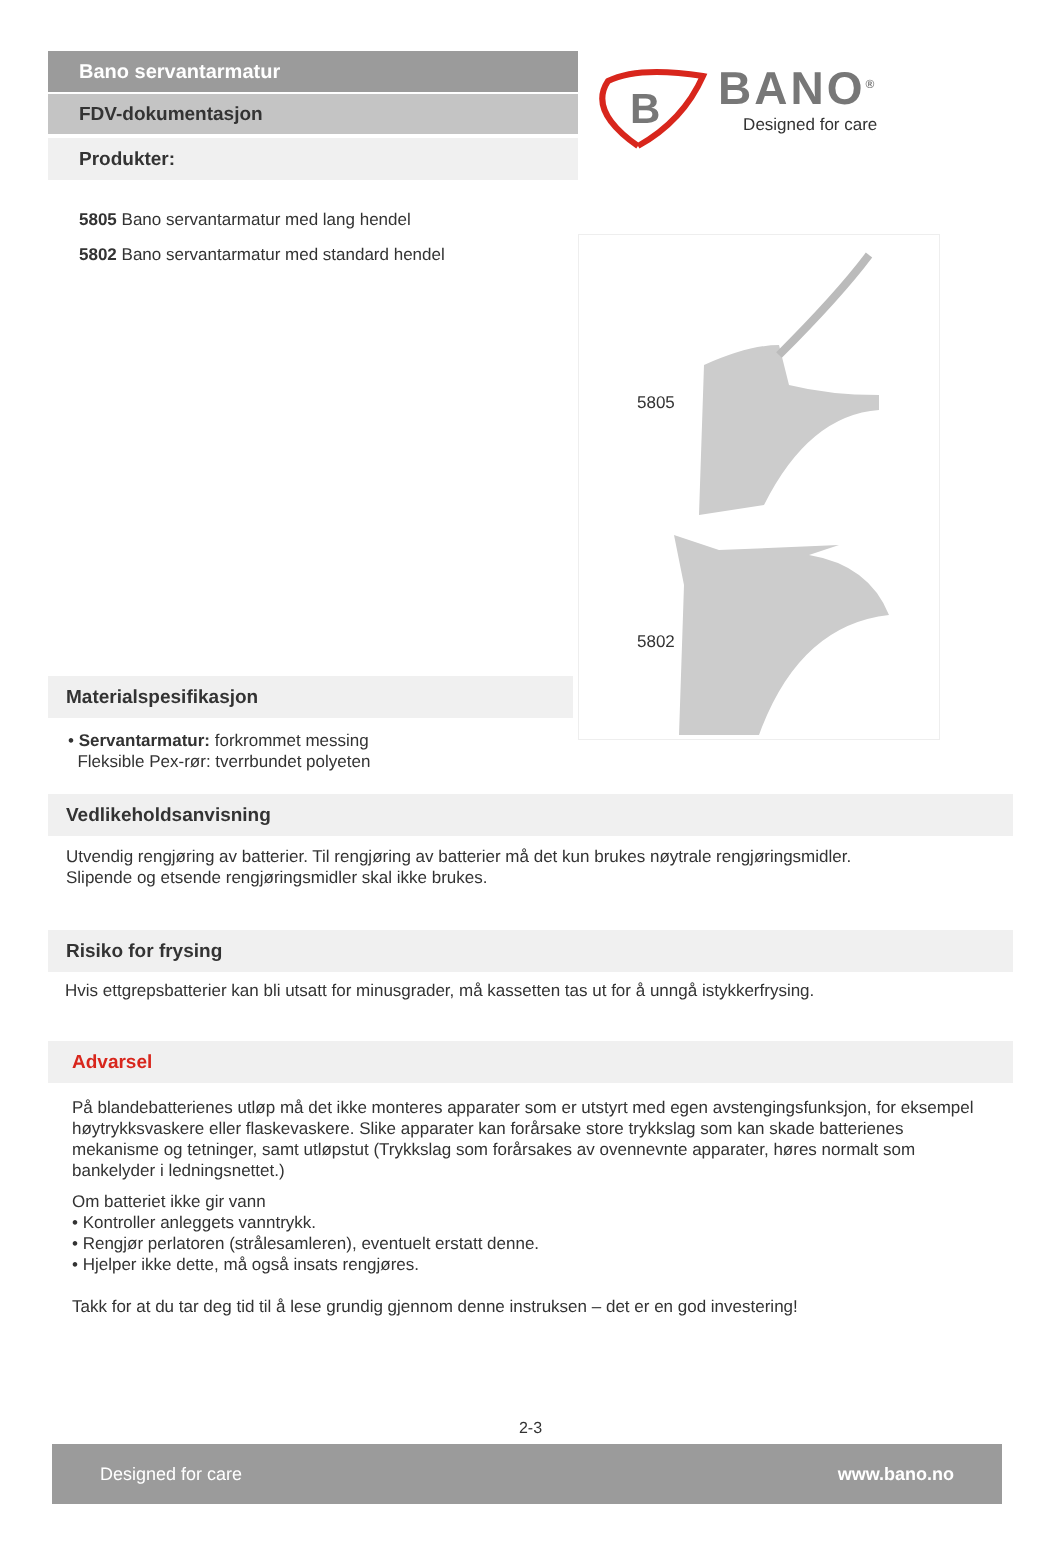Bano servantarmatur
FDV-dokumentasjon
Produkter:
B
BANO<sup>®</sup>
Designed for care
5805 Bano servantarmatur med lang hendel
5802 Bano servantarmatur med standard hendel
5805
5802
Materialspesifikasjon
• Servantarmatur: forkrommet messing
Fleksible Pex-rør: tverrbundet polyeten
Vedlikeholdsanvisning
Utvendig rengjøring av batterier. Til rengjøring av batterier må det kun brukes nøytrale rengjøringsmidler.
Slipende og etsende rengjøringsmidler skal ikke brukes.
Risiko for frysing
Hvis ettgrepsbatterier kan bli utsatt for minusgrader, må kassetten tas ut for å unngå istykkerfrysing.
Advarsel
På blandebatterienes utløp må det ikke monteres apparater som er utstyrt med egen avstengingsfunksjon, for eksempel høytrykksvaskere eller flaskevaskere. Slike apparater kan forårsake store trykkslag som kan skade batterienes mekanisme og tetninger, samt utløpstut (Trykkslag som forårsakes av ovennevnte apparater, høres normalt som bankelyder i ledningsnettet.)
Om batteriet ikke gir vann
• Kontroller anleggets vanntrykk.
• Rengjør perlatoren (strålesamleren), eventuelt erstatt denne.
• Hjelper ikke dette, må også insats rengjøres.
Takk for at du tar deg tid til å lese grundig gjennom denne instruksen – det er en god investering!
2-3
Designed for care www.bano.no